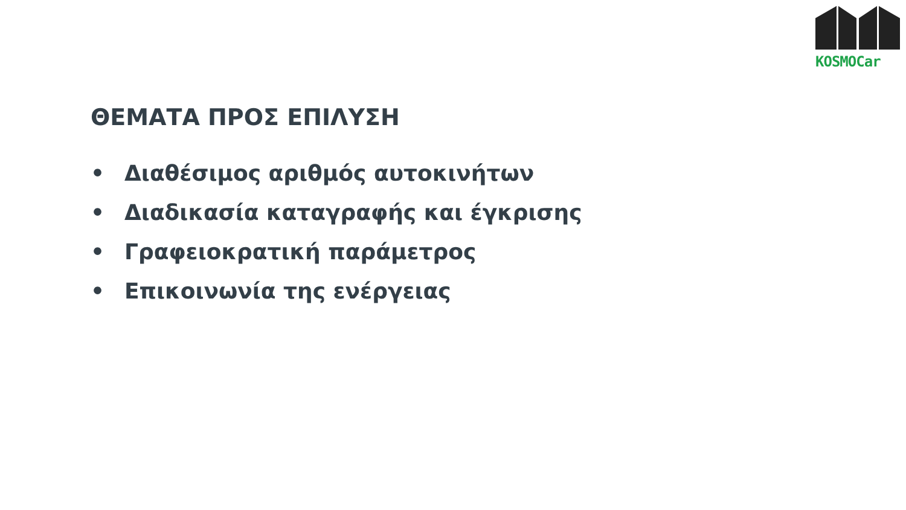KOSMOCar
ΘΕΜΑΤΑ ΠΡΟΣ ΕΠΙΛΥΣΗ
• Διαθέσιμος αριθμός αυτοκινήτων
• Διαδικασία καταγραφής και έγκρισης
• Γραφειοκρατική παράμετρος
• Επικοινωνία της ενέργειας